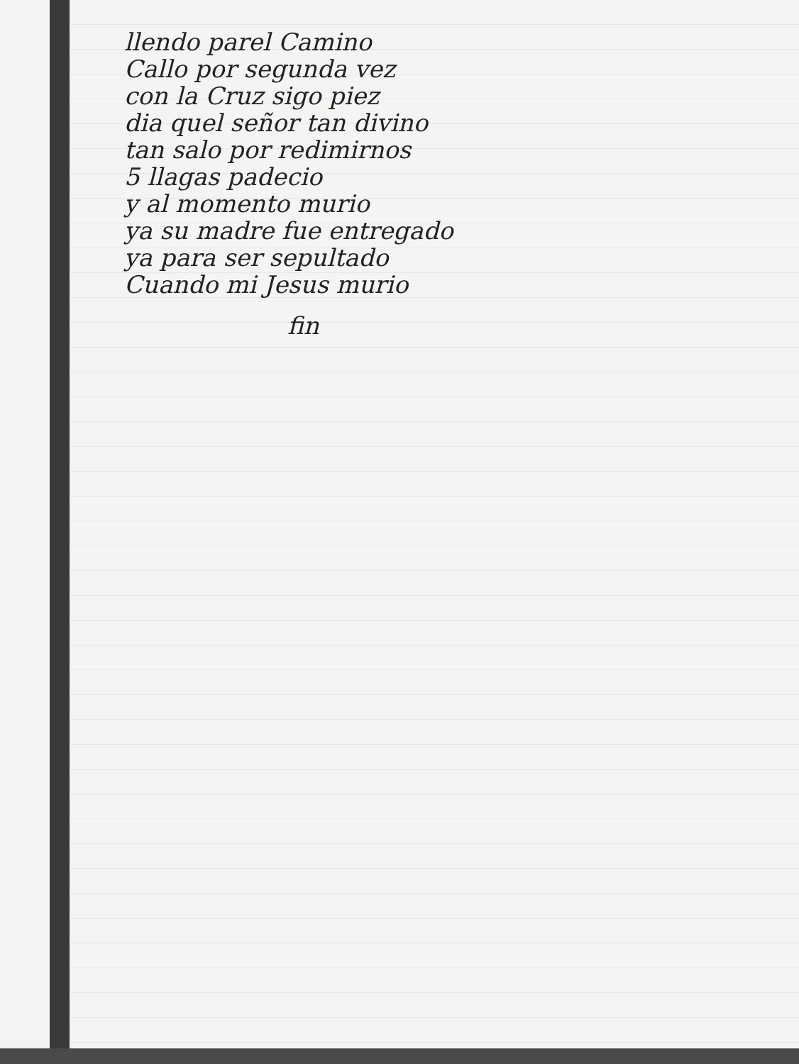llendo parel Camino
Callo por segunda vez
con la Cruz sigo piez
dia quel señor tan divino
tan salo por redimirnos
5 llagas padecio
y al momento murio
ya su madre fue entregado
ya para ser sepultado
Cuando mi Jesus murio
fin